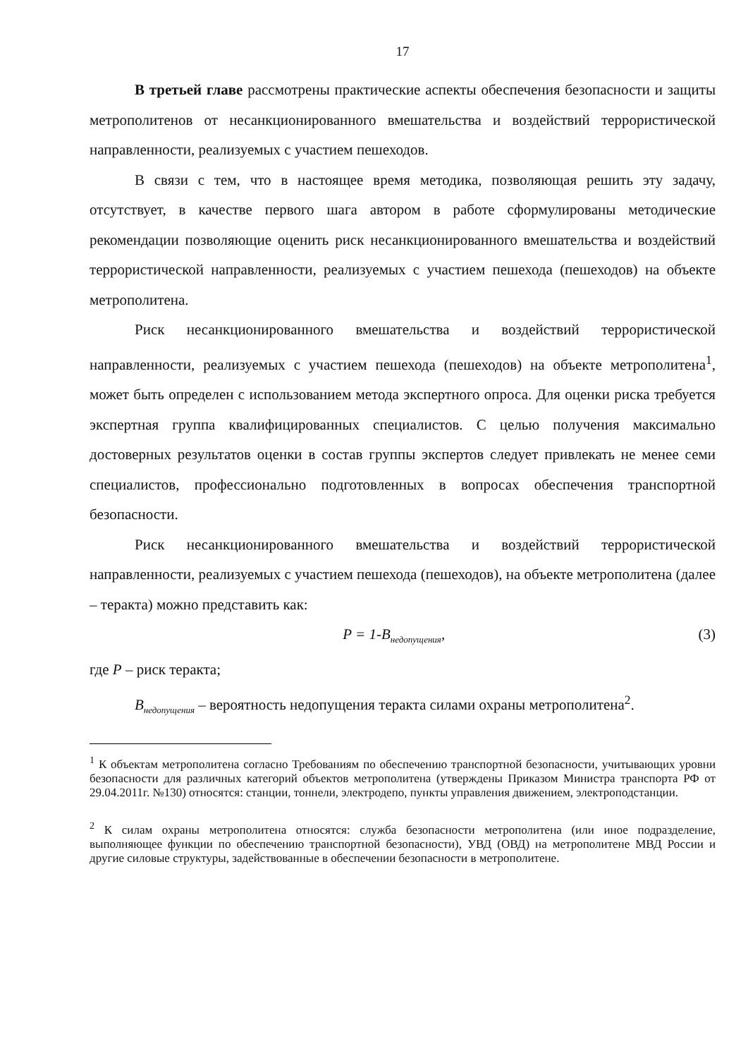17
В третьей главе рассмотрены практические аспекты обеспечения безопасности и защиты метрополитенов от несанкционированного вмешательства и воздействий террористической направленности, реализуемых с участием пешеходов.
В связи с тем, что в настоящее время методика, позволяющая решить эту задачу, отсутствует, в качестве первого шага автором в работе сформулированы методические рекомендации позволяющие оценить риск несанкционированного вмешательства и воздействий террористической направленности, реализуемых с участием пешехода (пешеходов) на объекте метрополитена.
Риск несанкционированного вмешательства и воздействий террористической направленности, реализуемых с участием пешехода (пешеходов) на объекте метрополитена<sup>1</sup>, может быть определен с использованием метода экспертного опроса. Для оценки риска требуется экспертная группа квалифицированных специалистов. С целью получения максимально достоверных результатов оценки в состав группы экспертов следует привлекать не менее семи специалистов, профессионально подготовленных в вопросах обеспечения транспортной безопасности.
Риск несанкционированного вмешательства и воздействий террористической направленности, реализуемых с участием пешехода (пешеходов), на объекте метрополитена (далее – теракта) можно представить как:
P = 1-B<sub>недопущения</sub>, (3)
где P – риск теракта;
B<sub>недопущения</sub> – вероятность недопущения теракта силами охраны метрополитена<sup>2</sup>.
<sup>1</sup> К объектам метрополитена согласно Требованиям по обеспечению транспортной безопасности, учитывающих уровни безопасности для различных категорий объектов метрополитена (утверждены Приказом Министра транспорта РФ от 29.04.2011г. №130) относятся: станции, тоннели, электродепо, пункты управления движением, электроподстанции.
<sup>2</sup> К силам охраны метрополитена относятся: служба безопасности метрополитена (или иное подразделение, выполняющее функции по обеспечению транспортной безопасности), УВД (ОВД) на метрополитене МВД России и другие силовые структуры, задействованные в обеспечении безопасности в метрополитене.